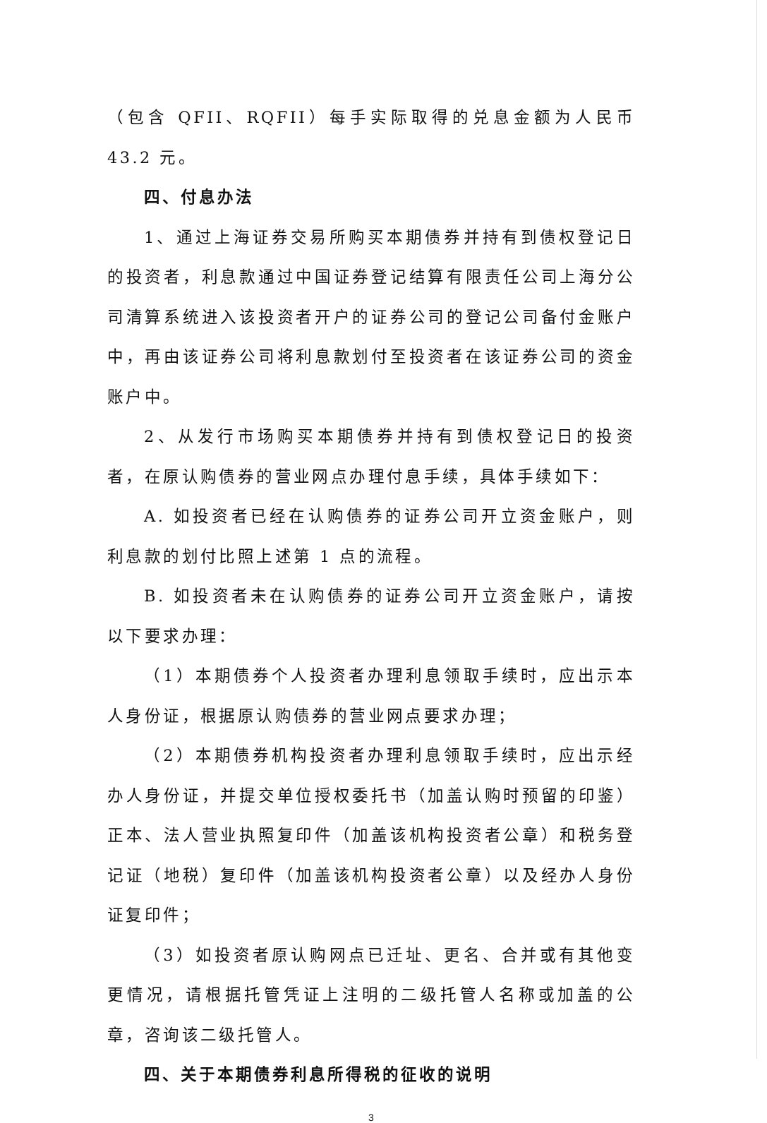（包含 QFII、RQFII）每手实际取得的兑息金额为人民币 43.2 元。
四、付息办法
1、通过上海证券交易所购买本期债券并持有到债权登记日的投资者，利息款通过中国证券登记结算有限责任公司上海分公司清算系统进入该投资者开户的证券公司的登记公司备付金账户中，再由该证券公司将利息款划付至投资者在该证券公司的资金账户中。
2、从发行市场购买本期债券并持有到债权登记日的投资者，在原认购债券的营业网点办理付息手续，具体手续如下：
A. 如投资者已经在认购债券的证券公司开立资金账户，则利息款的划付比照上述第 1 点的流程。
B. 如投资者未在认购债券的证券公司开立资金账户，请按以下要求办理：
（1）本期债券个人投资者办理利息领取手续时，应出示本人身份证，根据原认购债券的营业网点要求办理；
（2）本期债券机构投资者办理利息领取手续时，应出示经办人身份证，并提交单位授权委托书（加盖认购时预留的印鉴）正本、法人营业执照复印件（加盖该机构投资者公章）和税务登记证（地税）复印件（加盖该机构投资者公章）以及经办人身份证复印件；
（3）如投资者原认购网点已迁址、更名、合并或有其他变更情况，请根据托管凭证上注明的二级托管人名称或加盖的公章，咨询该二级托管人。
四、关于本期债券利息所得税的征收的说明
3